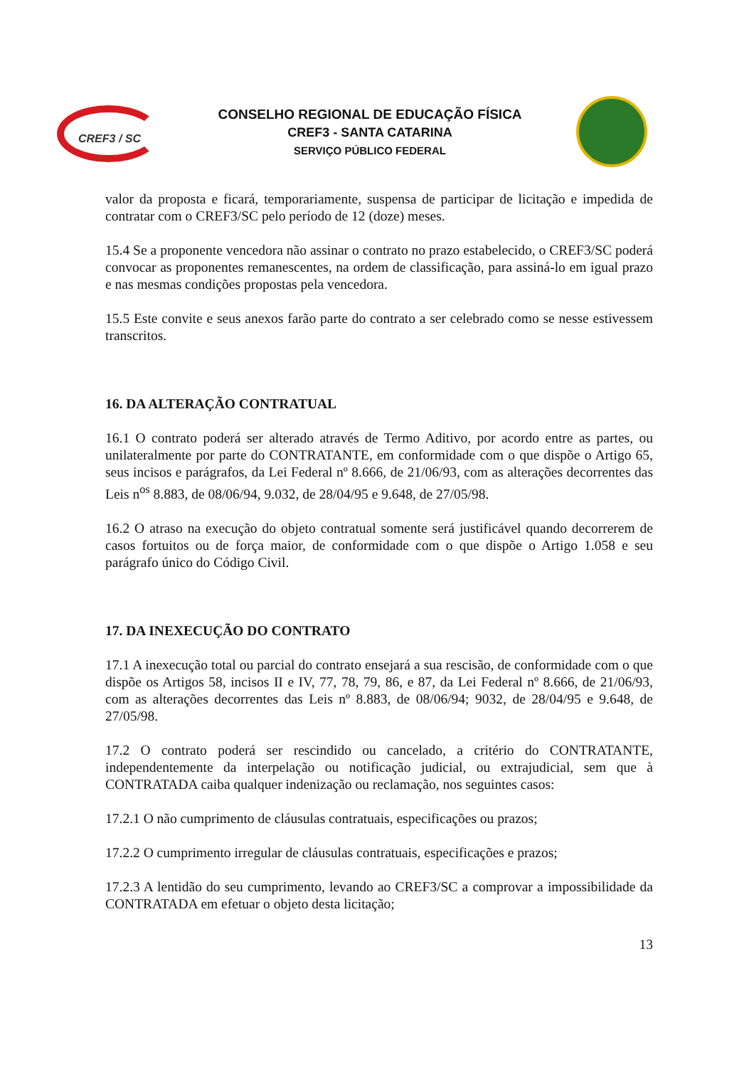CREF3 / SC
CONSELHO REGIONAL DE EDUCAÇÃO FÍSICA
CREF3 - SANTA CATARINA
SERVIÇO PÚBLICO FEDERAL
valor da proposta e ficará, temporariamente, suspensa de participar de licitação e impedida de contratar com o CREF3/SC pelo período de 12 (doze) meses.
15.4 Se a proponente vencedora não assinar o contrato no prazo estabelecido, o CREF3/SC poderá convocar as proponentes remanescentes, na ordem de classificação, para assiná-lo em igual prazo e nas mesmas condições propostas pela vencedora.
15.5 Este convite e seus anexos farão parte do contrato a ser celebrado como se nesse estivessem transcritos.
16. DA ALTERAÇÃO CONTRATUAL
16.1 O contrato poderá ser alterado através de Termo Aditivo, por acordo entre as partes, ou unilateralmente por parte do CONTRATANTE, em conformidade com o que dispõe o Artigo 65, seus incisos e parágrafos, da Lei Federal nº 8.666, de 21/06/93, com as alterações decorrentes das Leis n<sup>os</sup> 8.883, de 08/06/94, 9.032, de 28/04/95 e 9.648, de 27/05/98.
16.2 O atraso na execução do objeto contratual somente será justificável quando decorrerem de casos fortuitos ou de força maior, de conformidade com o que dispõe o Artigo 1.058 e seu parágrafo único do Código Civil.
17. DA INEXECUÇÃO DO CONTRATO
17.1 A inexecução total ou parcial do contrato ensejará a sua rescisão, de conformidade com o que dispõe os Artigos 58, incisos II e IV, 77, 78, 79, 86, e 87, da Lei Federal nº 8.666, de 21/06/93, com as alterações decorrentes das Leis nº 8.883, de 08/06/94; 9032, de 28/04/95 e 9.648, de 27/05/98.
17.2 O contrato poderá ser rescindido ou cancelado, a critério do CONTRATANTE, independentemente da interpelação ou notificação judicial, ou extrajudicial, sem que à CONTRATADA caiba qualquer indenização ou reclamação, nos seguintes casos:
17.2.1 O não cumprimento de cláusulas contratuais, especificações ou prazos;
17.2.2 O cumprimento irregular de cláusulas contratuais, especificações e prazos;
17.2.3 A lentidão do seu cumprimento, levando ao CREF3/SC a comprovar a impossibilidade da CONTRATADA em efetuar o objeto desta licitação;
13